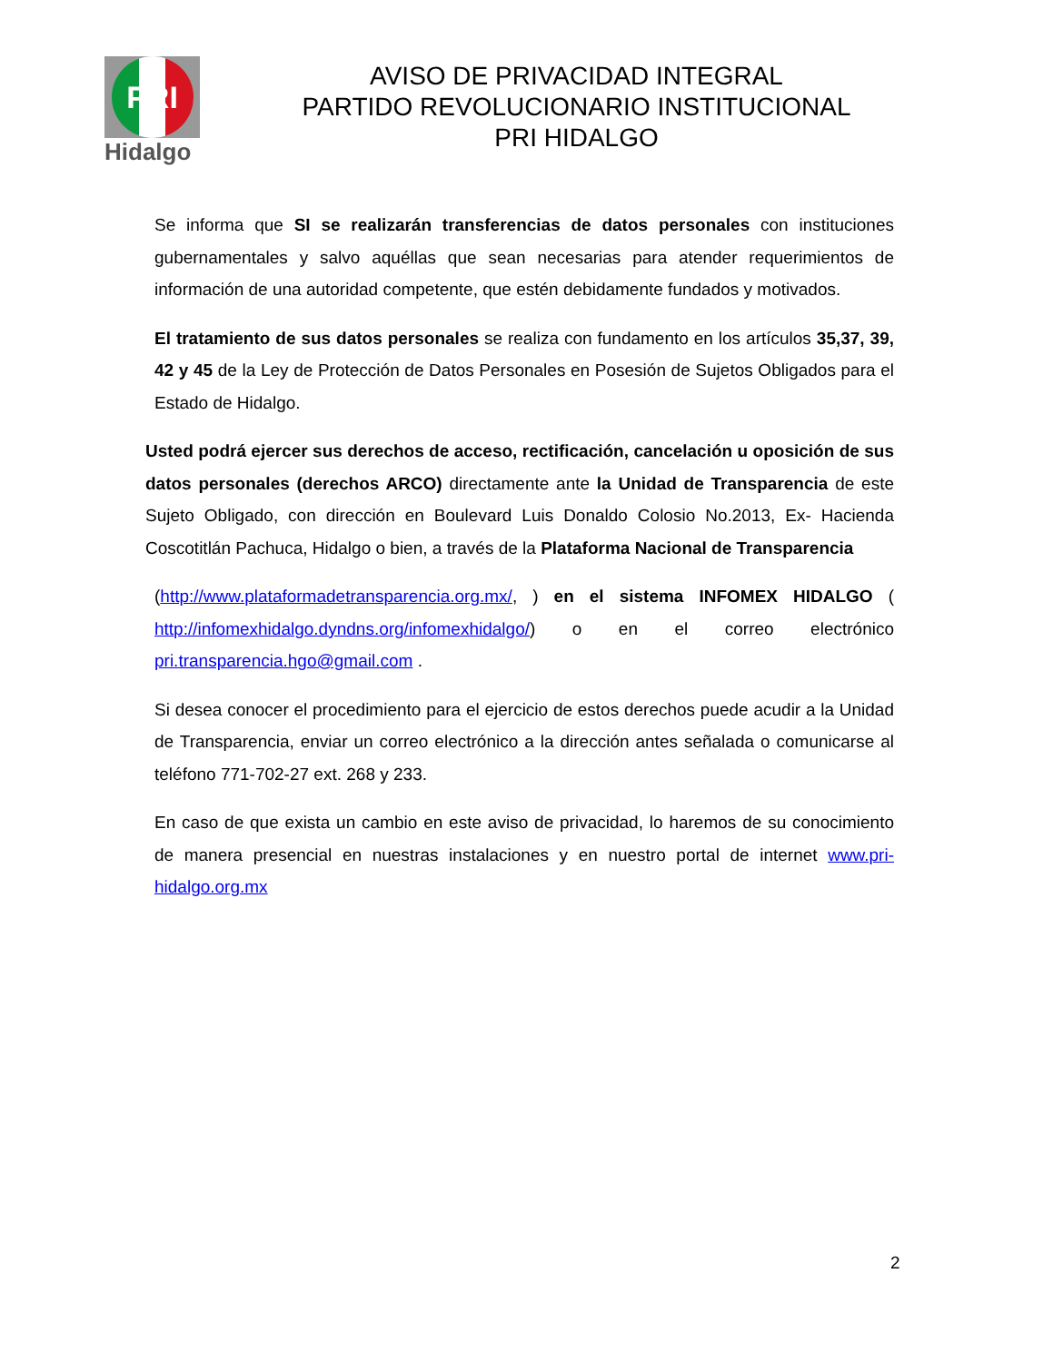PRI
Hidalgo
AVISO DE PRIVACIDAD INTEGRAL
PARTIDO REVOLUCIONARIO INSTITUCIONAL
PRI HIDALGO
Se informa que SI se realizarán transferencias de datos personales con instituciones gubernamentales y salvo aquéllas que sean necesarias para atender requerimientos de información de una autoridad competente, que estén debidamente fundados y motivados.
El tratamiento de sus datos personales se realiza con fundamento en los artículos 35,37, 39, 42 y 45 de la Ley de Protección de Datos Personales en Posesión de Sujetos Obligados para el Estado de Hidalgo.
Usted podrá ejercer sus derechos de acceso, rectificación, cancelación u oposición de sus datos personales (derechos ARCO) directamente ante la Unidad de Transparencia de este Sujeto Obligado, con dirección en Boulevard Luis Donaldo Colosio No.2013, Ex- Hacienda Coscotitlán Pachuca, Hidalgo o bien, a través de la Plataforma Nacional de Transparencia
(http://www.plataformadetransparencia.org.mx/, ) en el sistema INFOMEX HIDALGO ( http://infomexhidalgo.dyndns.org/infomexhidalgo/) o en el correo electrónico pri.transparencia.hgo@gmail.com .
Si desea conocer el procedimiento para el ejercicio de estos derechos puede acudir a la Unidad de Transparencia, enviar un correo electrónico a la dirección antes señalada o comunicarse al teléfono 771-702-27 ext. 268 y 233.
En caso de que exista un cambio en este aviso de privacidad, lo haremos de su conocimiento de manera presencial en nuestras instalaciones y en nuestro portal de internet www.pri- hidalgo.org.mx
2